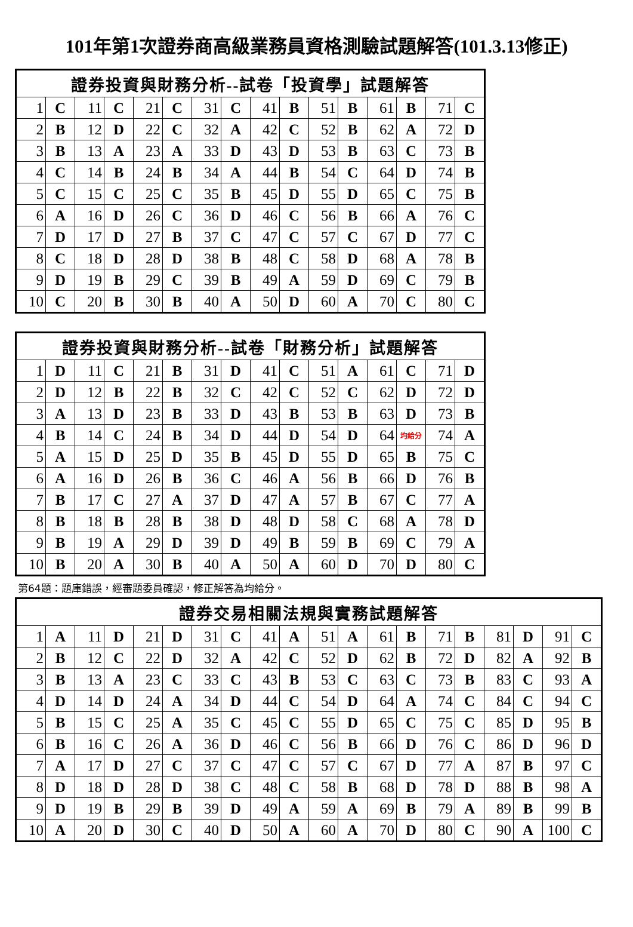101年第1次證券商高級業務員資格測驗試題解答(101.3.13修正)
| 證券投資與財務分析--試卷「投資學」試題解答 | | | | | | | | | | | | | | | |
| --- | --- | --- | --- | --- | --- | --- | --- | --- | --- | --- | --- | --- | --- | --- | --- |
| 1 | C | 11 | C | 21 | C | 31 | C | 41 | B | 51 | B | 61 | B | 71 | C |
| 2 | B | 12 | D | 22 | C | 32 | A | 42 | C | 52 | B | 62 | A | 72 | D |
| 3 | B | 13 | A | 23 | A | 33 | D | 43 | D | 53 | B | 63 | C | 73 | B |
| 4 | C | 14 | B | 24 | B | 34 | A | 44 | B | 54 | C | 64 | D | 74 | B |
| 5 | C | 15 | C | 25 | C | 35 | B | 45 | D | 55 | D | 65 | C | 75 | B |
| 6 | A | 16 | D | 26 | C | 36 | D | 46 | C | 56 | B | 66 | A | 76 | C |
| 7 | D | 17 | D | 27 | B | 37 | C | 47 | C | 57 | C | 67 | D | 77 | C |
| 8 | C | 18 | D | 28 | D | 38 | B | 48 | C | 58 | D | 68 | A | 78 | B |
| 9 | D | 19 | B | 29 | C | 39 | B | 49 | A | 59 | D | 69 | C | 79 | B |
| 10 | C | 20 | B | 30 | B | 40 | A | 50 | D | 60 | A | 70 | C | 80 | C |
| 證券投資與財務分析--試卷「財務分析」試題解答 | | | | | | | | | | | | | | | |
| --- | --- | --- | --- | --- | --- | --- | --- | --- | --- | --- | --- | --- | --- | --- | --- |
| 1 | D | 11 | C | 21 | B | 31 | D | 41 | C | 51 | A | 61 | C | 71 | D |
| 2 | D | 12 | B | 22 | B | 32 | C | 42 | C | 52 | C | 62 | D | 72 | D |
| 3 | A | 13 | D | 23 | B | 33 | D | 43 | B | 53 | B | 63 | D | 73 | B |
| 4 | B | 14 | C | 24 | B | 34 | D | 44 | D | 54 | D | 64 | 均給分 | 74 | A |
| 5 | A | 15 | D | 25 | D | 35 | B | 45 | D | 55 | D | 65 | B | 75 | C |
| 6 | A | 16 | D | 26 | B | 36 | C | 46 | A | 56 | B | 66 | D | 76 | B |
| 7 | B | 17 | C | 27 | A | 37 | D | 47 | A | 57 | B | 67 | C | 77 | A |
| 8 | B | 18 | B | 28 | B | 38 | D | 48 | D | 58 | C | 68 | A | 78 | D |
| 9 | B | 19 | A | 29 | D | 39 | D | 49 | B | 59 | B | 69 | C | 79 | A |
| 10 | B | 20 | A | 30 | B | 40 | A | 50 | A | 60 | D | 70 | D | 80 | C |
第64題：題庫錯誤，經審題委員確認，修正解答為均給分。
| 證券交易相關法規與實務試題解答 | | | | | | | | | | | | | | | | | | | |
| --- | --- | --- | --- | --- | --- | --- | --- | --- | --- | --- | --- | --- | --- | --- | --- | --- | --- | --- | --- |
| 1 | A | 11 | D | 21 | D | 31 | C | 41 | A | 51 | A | 61 | B | 71 | B | 81 | D | 91 | C |
| 2 | B | 12 | C | 22 | D | 32 | A | 42 | C | 52 | D | 62 | B | 72 | D | 82 | A | 92 | B |
| 3 | B | 13 | A | 23 | C | 33 | C | 43 | B | 53 | C | 63 | C | 73 | B | 83 | C | 93 | A |
| 4 | D | 14 | D | 24 | A | 34 | D | 44 | C | 54 | D | 64 | A | 74 | C | 84 | C | 94 | C |
| 5 | B | 15 | C | 25 | A | 35 | C | 45 | C | 55 | D | 65 | C | 75 | C | 85 | D | 95 | B |
| 6 | B | 16 | C | 26 | A | 36 | D | 46 | C | 56 | B | 66 | D | 76 | C | 86 | D | 96 | D |
| 7 | A | 17 | D | 27 | C | 37 | C | 47 | C | 57 | C | 67 | D | 77 | A | 87 | B | 97 | C |
| 8 | D | 18 | D | 28 | D | 38 | C | 48 | C | 58 | B | 68 | D | 78 | D | 88 | B | 98 | A |
| 9 | D | 19 | B | 29 | B | 39 | D | 49 | A | 59 | A | 69 | B | 79 | A | 89 | B | 99 | B |
| 10 | A | 20 | D | 30 | C | 40 | D | 50 | A | 60 | A | 70 | D | 80 | C | 90 | A | 100 | C |